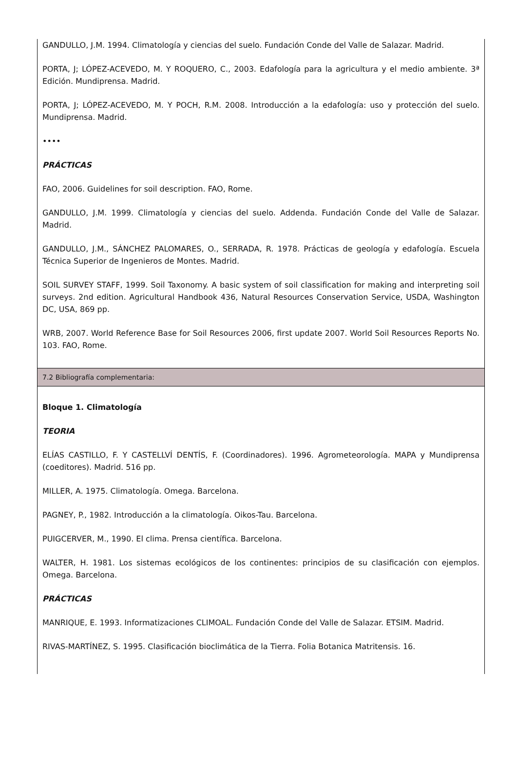GANDULLO, J.M. 1994. Climatología y ciencias del suelo. Fundación Conde del Valle de Salazar. Madrid.
PORTA, J; LÓPEZ-ACEVEDO, M. Y ROQUERO, C., 2003. Edafología para la agricultura y el medio ambiente. 3ª Edición. Mundiprensa. Madrid.
PORTA, J; LÓPEZ-ACEVEDO, M. Y POCH, R.M. 2008. Introducción a la edafología: uso y protección del suelo. Mundiprensa. Madrid.
••••
PRÁCTICAS
FAO, 2006. Guidelines for soil description. FAO, Rome.
GANDULLO, J.M. 1999. Climatología y ciencias del suelo. Addenda. Fundación Conde del Valle de Salazar. Madrid.
GANDULLO, J.M., SÁNCHEZ PALOMARES, O., SERRADA, R. 1978. Prácticas de geología y edafología. Escuela Técnica Superior de Ingenieros de Montes. Madrid.
SOIL SURVEY STAFF, 1999. Soil Taxonomy. A basic system of soil classification for making and interpreting soil surveys. 2nd edition. Agricultural Handbook 436, Natural Resources Conservation Service, USDA, Washington DC, USA, 869 pp.
WRB, 2007. World Reference Base for Soil Resources 2006, first update 2007. World Soil Resources Reports No. 103. FAO, Rome.
7.2 Bibliografía complementaria:
Bloque 1. Climatología
TEORIA
ELÍAS CASTILLO, F. Y CASTELLVÍ DENTÍS, F. (Coordinadores). 1996. Agrometeorología. MAPA y Mundiprensa (coeditores). Madrid. 516 pp.
MILLER, A. 1975. Climatología. Omega. Barcelona.
PAGNEY, P., 1982. Introducción a la climatología. Oikos-Tau. Barcelona.
PUIGCERVER, M., 1990. El clima. Prensa científica. Barcelona.
WALTER, H. 1981. Los sistemas ecológicos de los continentes: principios de su clasificación con ejemplos. Omega. Barcelona.
PRÁCTICAS
MANRIQUE, E. 1993. Informatizaciones CLIMOAL. Fundación Conde del Valle de Salazar. ETSIM. Madrid.
RIVAS-MARTÍNEZ, S. 1995. Clasificación bioclimática de la Tierra. Folia Botanica Matritensis. 16.